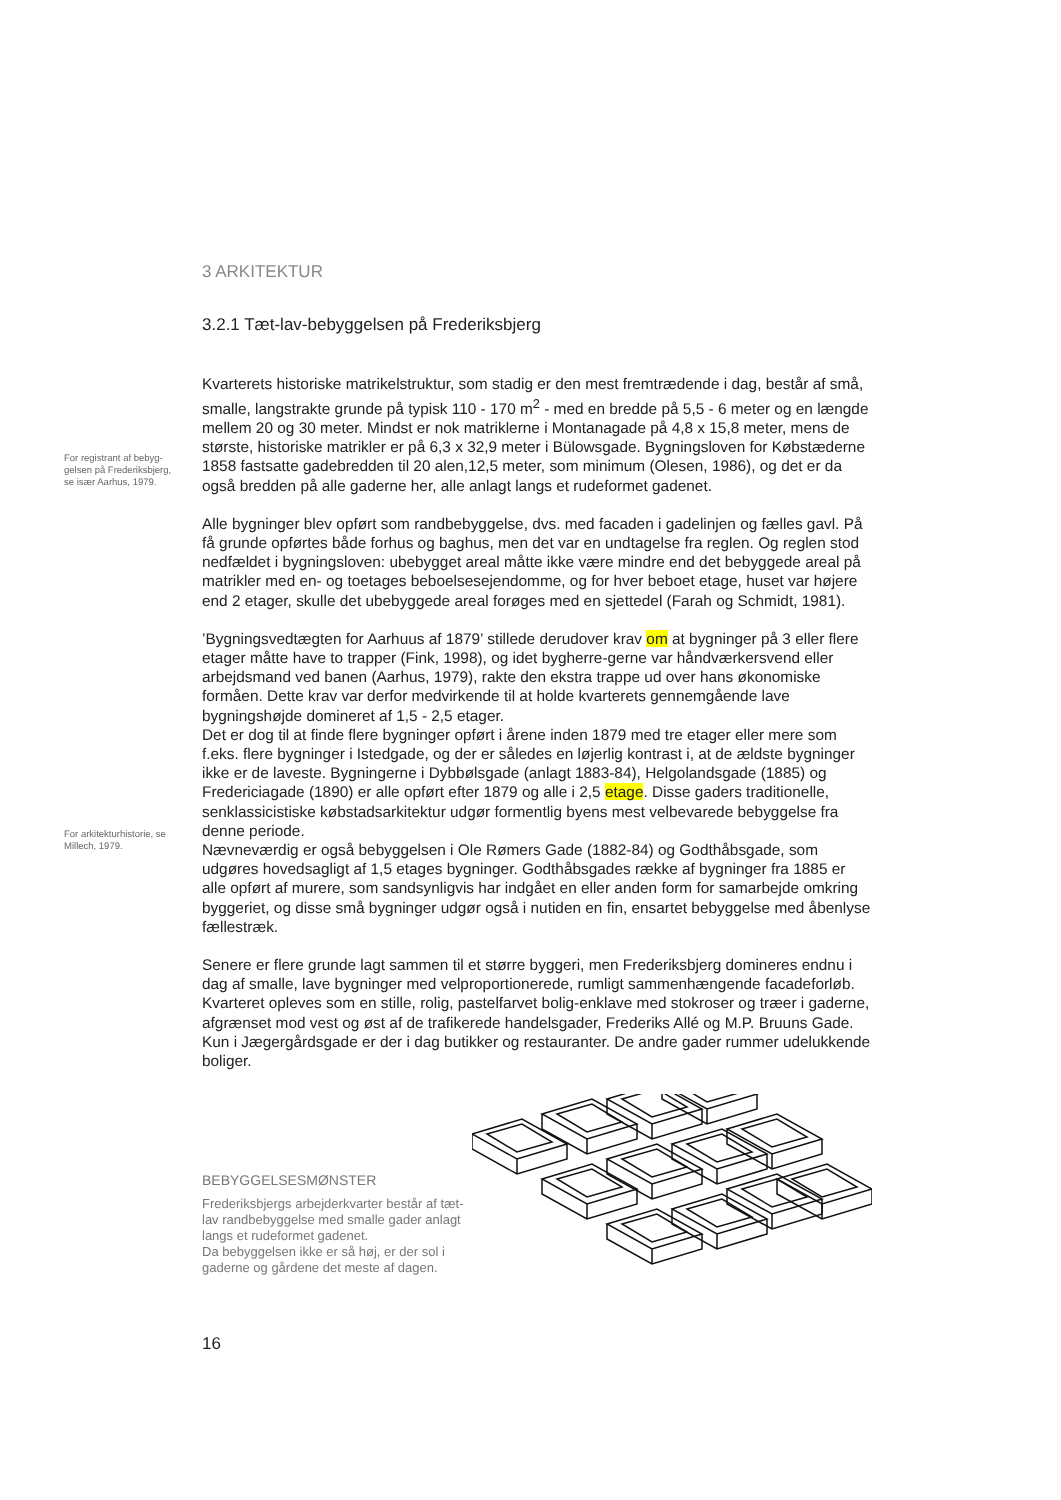For registrant af bebyg-
gelsen på Frederiksbjerg,
se især Aarhus, 1979.
For arkitekturhistorie, se
Millech, 1979.
3 ARKITEKTUR
3.2.1 Tæt-lav-bebyggelsen på Frederiksbjerg
Kvarterets historiske matrikelstruktur, som stadig er den mest fremtrædende i dag, består af små, smalle, langstrakte grunde på typisk 110 - 170 m<sup>2</sup> - med en bredde på 5,5 - 6 meter og en længde mellem 20 og 30 meter. Mindst er nok matriklerne i Montanagade på 4,8 x 15,8 meter, mens de største, historiske matrikler er på 6,3 x 32,9 meter i Bülowsgade. Bygningsloven for Købstæderne 1858 fastsatte gadebredden til 20 alen,12,5 meter, som minimum (Olesen, 1986), og det er da også bredden på alle gaderne her, alle anlagt langs et rudeformet gadenet.
Alle bygninger blev opført som randbebyggelse, dvs. med facaden i gadelinjen og fælles gavl. På få grunde opførtes både forhus og baghus, men det var en undtagelse fra reglen. Og reglen stod nedfældet i bygningsloven: ubebygget areal måtte ikke være mindre end det bebyggede areal på matrikler med en- og toetages beboelsesejendomme, og for hver beboet etage, huset var højere end 2 etager, skulle det ubebyggede areal forøges med en sjettedel (Farah og Schmidt, 1981).
’Bygningsvedtægten for Aarhuus af 1879’ stillede derudover krav om at bygninger på 3 eller flere etager måtte have to trapper (Fink, 1998), og idet bygherre-gerne var håndværkersvend eller arbejdsmand ved banen (Aarhus, 1979), rakte den ekstra trappe ud over hans økonomiske formåen. Dette krav var derfor medvirkende til at holde kvarterets gennemgående lave bygningshøjde domineret af 1,5 - 2,5 etager.
Det er dog til at finde flere bygninger opført i årene inden 1879 med tre etager eller mere som f.eks. flere bygninger i Istedgade, og der er således en løjerlig kontrast i, at de ældste bygninger ikke er de laveste. Bygningerne i Dybbølsgade (anlagt 1883-84), Helgolandsgade (1885) og Fredericiagade (1890) er alle opført efter 1879 og alle i 2,5 etage. Disse gaders traditionelle, senklassicistiske købstadsarkitektur udgør formentlig byens mest velbevarede bebyggelse fra denne periode.
Nævneværdig er også bebyggelsen i Ole Rømers Gade (1882-84) og Godthåbsgade, som udgøres hovedsagligt af 1,5 etages bygninger. Godthåbsgades række af bygninger fra 1885 er alle opført af murere, som sandsynligvis har indgået en eller anden form for samarbejde omkring byggeriet, og disse små bygninger udgør også i nutiden en fin, ensartet bebyggelse med åbenlyse fællestræk.
Senere er flere grunde lagt sammen til et større byggeri, men Frederiksbjerg domineres endnu i dag af smalle, lave bygninger med velproportionerede, rumligt sammenhængende facadeforløb. Kvarteret opleves som en stille, rolig, pastelfarvet bolig-enklave med stokroser og træer i gaderne, afgrænset mod vest og øst af de trafikerede handelsgader, Frederiks Allé og M.P. Bruuns Gade. Kun i Jægergårdsgade er der i dag butikker og restauranter. De andre gader rummer udelukkende boliger.
BEBYGGELSESMØNSTER
Frederiksbjergs arbejderkvarter består af tæt-lav randbebyggelse med smalle gader anlagt langs et rudeformet gadenet.
Da bebyggelsen ikke er så høj, er der sol i gaderne og gårdene det meste af dagen.
16